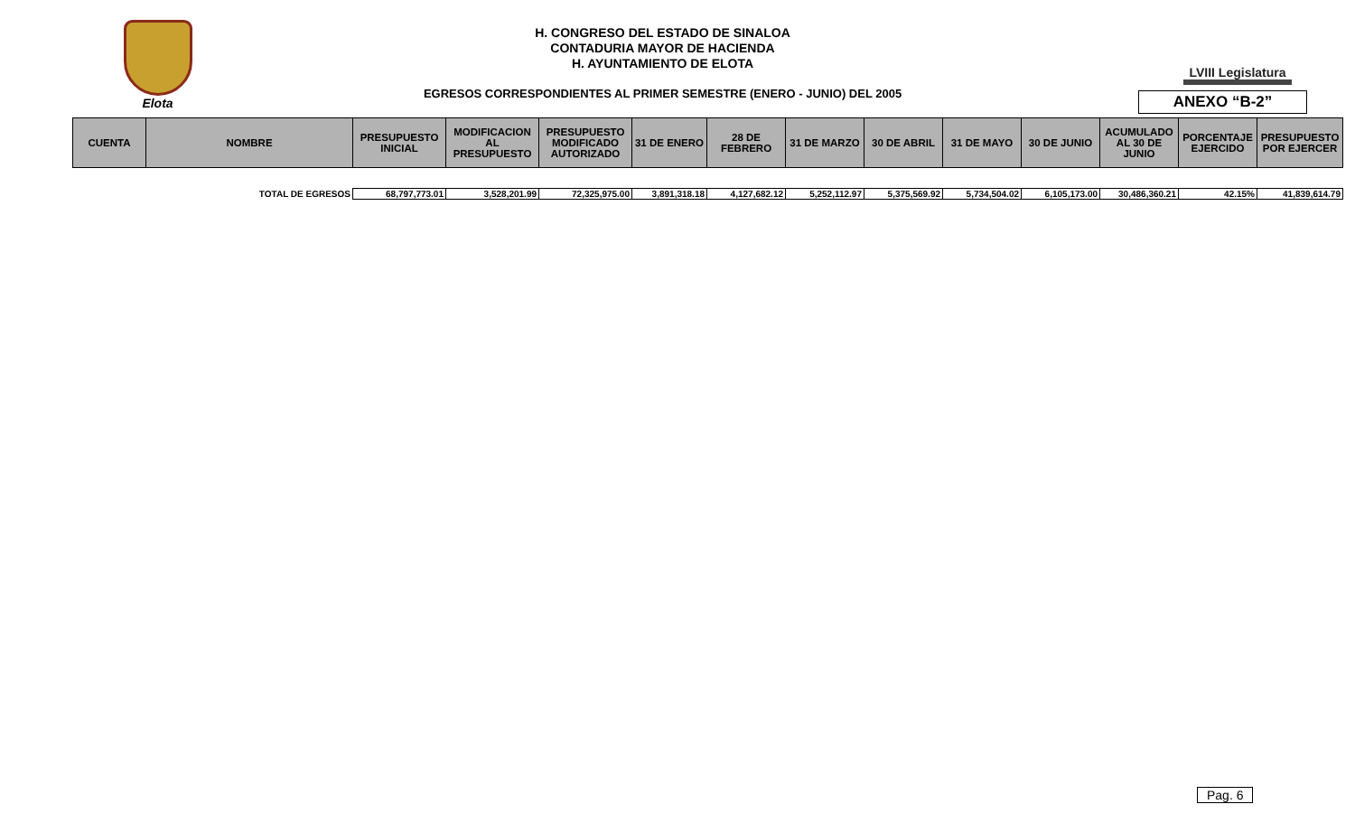Elota
H. CONGRESO DEL ESTADO DE SINALOA
CONTADURIA MAYOR DE HACIENDA
H. AYUNTAMIENTO DE ELOTA
EGRESOS CORRESPONDIENTES AL PRIMER SEMESTRE (ENERO - JUNIO) DEL 2005
LVIII Legislatura
ANEXO “B-2”
| CUENTA | NOMBRE | PRESUPUESTO INICIAL | MODIFICACION AL PRESUPUESTO | PRESUPUESTO MODIFICADO AUTORIZADO | 31 DE ENERO | 28 DE FEBRERO | 31 DE MARZO | 30 DE ABRIL | 31 DE MAYO | 30 DE JUNIO | ACUMULADO AL 30 DE JUNIO | PORCENTAJE EJERCIDO | PRESUPUESTO POR EJERCER |
| --- | --- | --- | --- | --- | --- | --- | --- | --- | --- | --- | --- | --- | --- |
| TOTAL DE EGRESOS | | 68,797,773.01 | 3,528,201.99 | 72,325,975.00 | 3,891,318.18 | 4,127,682.12 | 5,252,112.97 | 5,375,569.92 | 5,734,504.02 | 6,105,173.00 | 30,486,360.21 | 42.15% | 41,839,614.79 |
Pag. 6